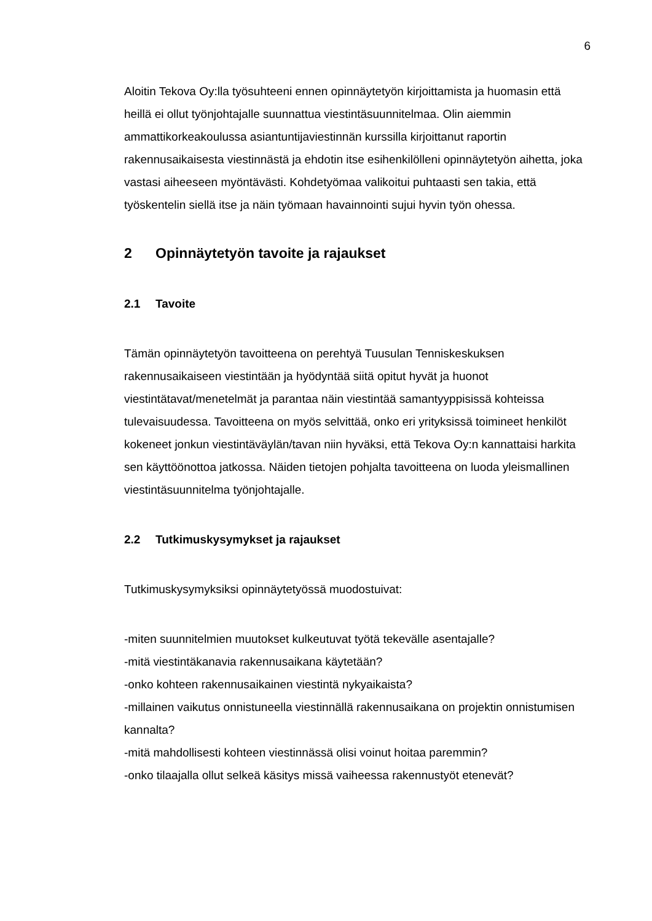6
Aloitin Tekova Oy:lla työsuhteeni ennen opinnäytetyön kirjoittamista ja huomasin että heillä ei ollut työnjohtajalle suunnattua viestintäsuunnitelmaa. Olin aiemmin ammattikorkeakoulussa asiantuntijaviestinnän kurssilla kirjoittanut raportin rakennusaikaisesta viestinnästä ja ehdotin itse esihenkilölleni opinnäytetyön aihetta, joka vastasi aiheeseen myöntävästi. Kohdetyömaa valikoitui puhtaasti sen takia, että työskentelin siellä itse ja näin työmaan havainnointi sujui hyvin työn ohessa.
2 Opinnäytetyön tavoite ja rajaukset
2.1 Tavoite
Tämän opinnäytetyön tavoitteena on perehtyä Tuusulan Tenniskeskuksen rakennusaikaiseen viestintään ja hyödyntää siitä opitut hyvät ja huonot viestintätavat/menetelmät ja parantaa näin viestintää samantyyppisissä kohteissa tulevaisuudessa. Tavoitteena on myös selvittää, onko eri yrityksissä toimineet henkilöt kokeneet jonkun viestintäväylän/tavan niin hyväksi, että Tekova Oy:n kannattaisi harkita sen käyttöönottoa jatkossa. Näiden tietojen pohjalta tavoitteena on luoda yleismallinen viestintäsuunnitelma työnjohtajalle.
2.2 Tutkimuskysymykset ja rajaukset
Tutkimuskysymyksiksi opinnäytetyössä muodostuivat:
-miten suunnitelmien muutokset kulkeutuvat työtä tekevälle asentajalle?
-mitä viestintäkanavia rakennusaikana käytetään?
-onko kohteen rakennusaikainen viestintä nykyaikaista?
-millainen vaikutus onnistuneella viestinnällä rakennusaikana on projektin onnistumisen kannalta?
-mitä mahdollisesti kohteen viestinnässä olisi voinut hoitaa paremmin?
-onko tilaajalla ollut selkeä käsitys missä vaiheessa rakennustyöt etenevät?